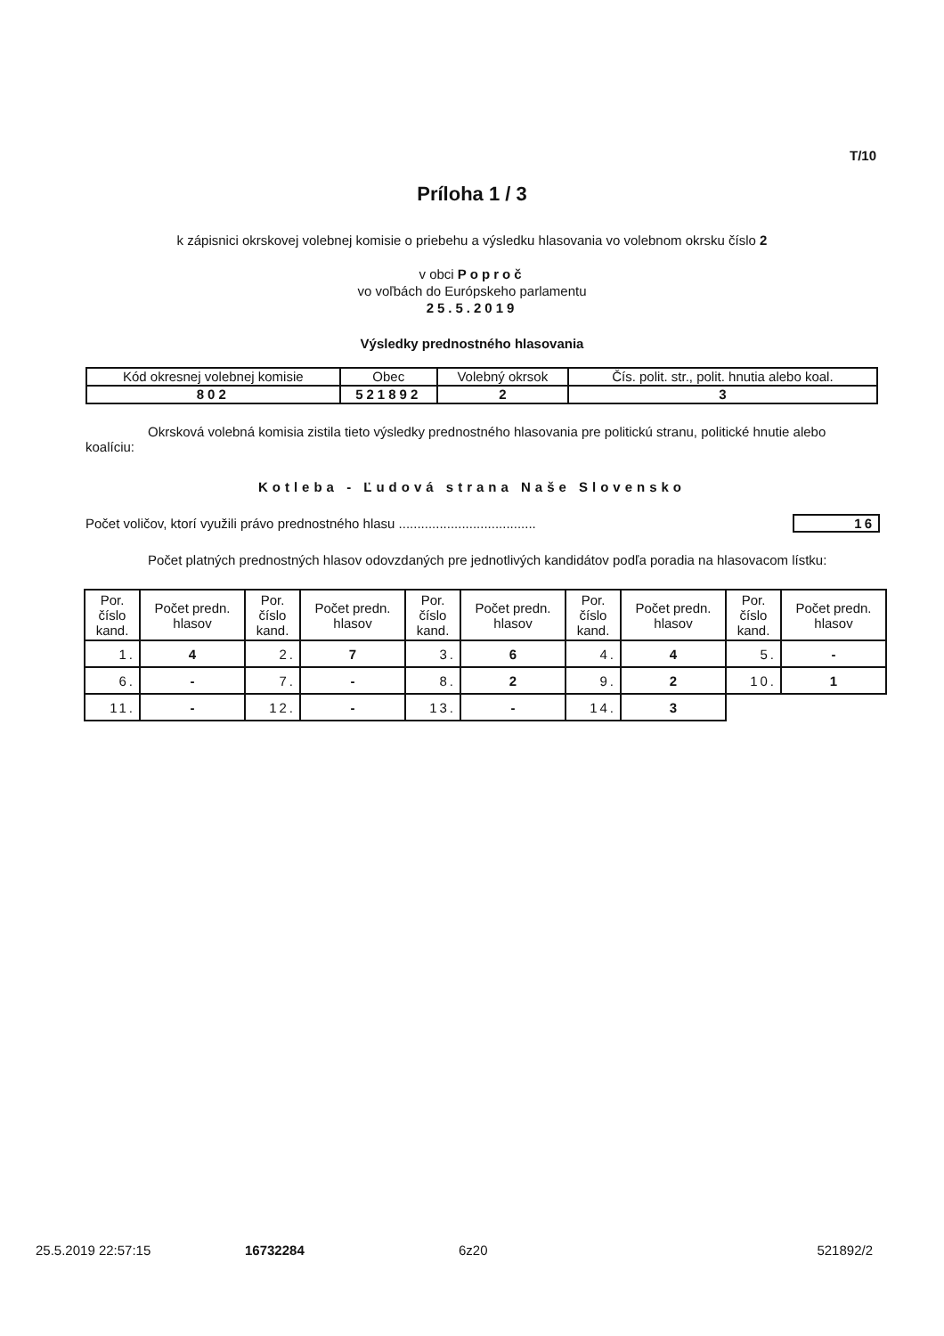T/10
Príloha 1 / 3
k zápisnici okrskovej volebnej komisie o priebehu a výsledku hlasovania vo volebnom okrsku číslo 2
v obci Poproč
vo voľbách do Európskeho parlamentu
25.5.2019
Výsledky prednostného hlasovania
| Kód okresnej volebnej komisie | Obec | Volebný okrsok | Čís. polit. str., polit. hnutia alebo koal. |
| --- | --- | --- | --- |
| 802 | 521892 | 2 | 3 |
Okrsková volebná komisia zistila tieto výsledky prednostného hlasovania pre politickú stranu, politické hnutie alebo koalíciu:
Kotleba - Ľudová strana Naše Slovensko
Počet voličov, ktorí využili právo prednostného hlasu ..................................... 16
Počet platných prednostných hlasov odovzdaných pre jednotlivých kandidátov podľa poradia na hlasovacom lístku:
| Por. číslo kand. | Počet predn. hlasov | Por. číslo kand. | Počet predn. hlasov | Por. číslo kand. | Počet predn. hlasov | Por. číslo kand. | Počet predn. hlasov | Por. číslo kand. | Počet predn. hlasov |
| --- | --- | --- | --- | --- | --- | --- | --- | --- | --- |
| 1. | 4 | 2. | 7 | 3. | 6 | 4. | 4 | 5. | - |
| 6. | - | 7. | - | 8. | 2 | 9. | 2 | 10. | 1 |
| 11. | - | 12. | - | 13. | - | 14. | 3 | | |
25.5.2019 22:57:15 16732284 6z20 521892/2